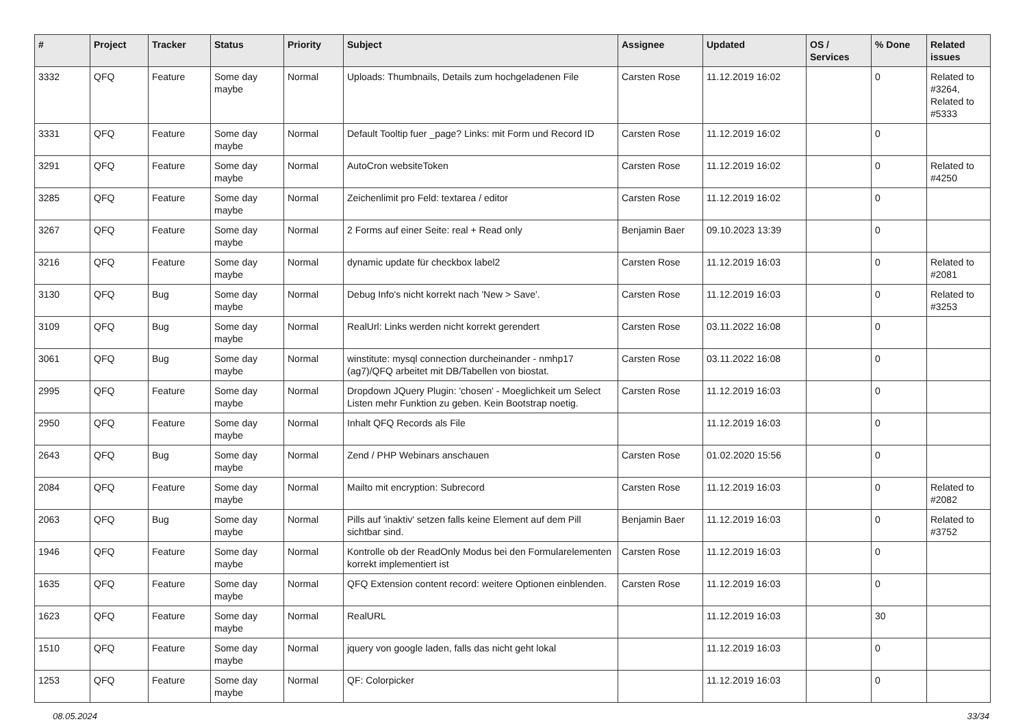| # | Project | Tracker | Status | Priority | Subject | Assignee | Updated | OS / Services | % Done | Related issues |
| --- | --- | --- | --- | --- | --- | --- | --- | --- | --- | --- |
| 3332 | QFQ | Feature | Some day maybe | Normal | Uploads: Thumbnails, Details zum hochgeladenen File | Carsten Rose | 11.12.2019 16:02 | | 0 | Related to #3264, Related to #5333 |
| 3331 | QFQ | Feature | Some day maybe | Normal | Default Tooltip fuer _page? Links: mit Form und Record ID | Carsten Rose | 11.12.2019 16:02 | | 0 | |
| 3291 | QFQ | Feature | Some day maybe | Normal | AutoCron websiteToken | Carsten Rose | 11.12.2019 16:02 | | 0 | Related to #4250 |
| 3285 | QFQ | Feature | Some day maybe | Normal | Zeichenlimit pro Feld: textarea / editor | Carsten Rose | 11.12.2019 16:02 | | 0 | |
| 3267 | QFQ | Feature | Some day maybe | Normal | 2 Forms auf einer Seite: real + Read only | Benjamin Baer | 09.10.2023 13:39 | | 0 | |
| 3216 | QFQ | Feature | Some day maybe | Normal | dynamic update für checkbox label2 | Carsten Rose | 11.12.2019 16:03 | | 0 | Related to #2081 |
| 3130 | QFQ | Bug | Some day maybe | Normal | Debug Info's nicht korrekt nach 'New > Save'. | Carsten Rose | 11.12.2019 16:03 | | 0 | Related to #3253 |
| 3109 | QFQ | Bug | Some day maybe | Normal | RealUrl: Links werden nicht korrekt gerendert | Carsten Rose | 03.11.2022 16:08 | | 0 | |
| 3061 | QFQ | Bug | Some day maybe | Normal | winstitute: mysql connection durcheinander - nmhp17 (ag7)/QFQ arbeitet mit DB/Tabellen von biostat. | Carsten Rose | 03.11.2022 16:08 | | 0 | |
| 2995 | QFQ | Feature | Some day maybe | Normal | Dropdown JQuery Plugin: 'chosen' - Moeglichkeit um Select Listen mehr Funktion zu geben. Kein Bootstrap noetig. | Carsten Rose | 11.12.2019 16:03 | | 0 | |
| 2950 | QFQ | Feature | Some day maybe | Normal | Inhalt QFQ Records als File | | 11.12.2019 16:03 | | 0 | |
| 2643 | QFQ | Bug | Some day maybe | Normal | Zend / PHP Webinars anschauen | Carsten Rose | 01.02.2020 15:56 | | 0 | |
| 2084 | QFQ | Feature | Some day maybe | Normal | Mailto mit encryption: Subrecord | Carsten Rose | 11.12.2019 16:03 | | 0 | Related to #2082 |
| 2063 | QFQ | Bug | Some day maybe | Normal | Pills auf 'inaktiv' setzen falls keine Element auf dem Pill sichtbar sind. | Benjamin Baer | 11.12.2019 16:03 | | 0 | Related to #3752 |
| 1946 | QFQ | Feature | Some day maybe | Normal | Kontrolle ob der ReadOnly Modus bei den Formularelementen korrekt implementiert ist | Carsten Rose | 11.12.2019 16:03 | | 0 | |
| 1635 | QFQ | Feature | Some day maybe | Normal | QFQ Extension content record: weitere Optionen einblenden. | Carsten Rose | 11.12.2019 16:03 | | 0 | |
| 1623 | QFQ | Feature | Some day maybe | Normal | RealURL | | 11.12.2019 16:03 | | 30 | |
| 1510 | QFQ | Feature | Some day maybe | Normal | jquery von google laden, falls das nicht geht lokal | | 11.12.2019 16:03 | | 0 | |
| 1253 | QFQ | Feature | Some day maybe | Normal | QF: Colorpicker | | 11.12.2019 16:03 | | 0 | |
08.05.2024 33/34